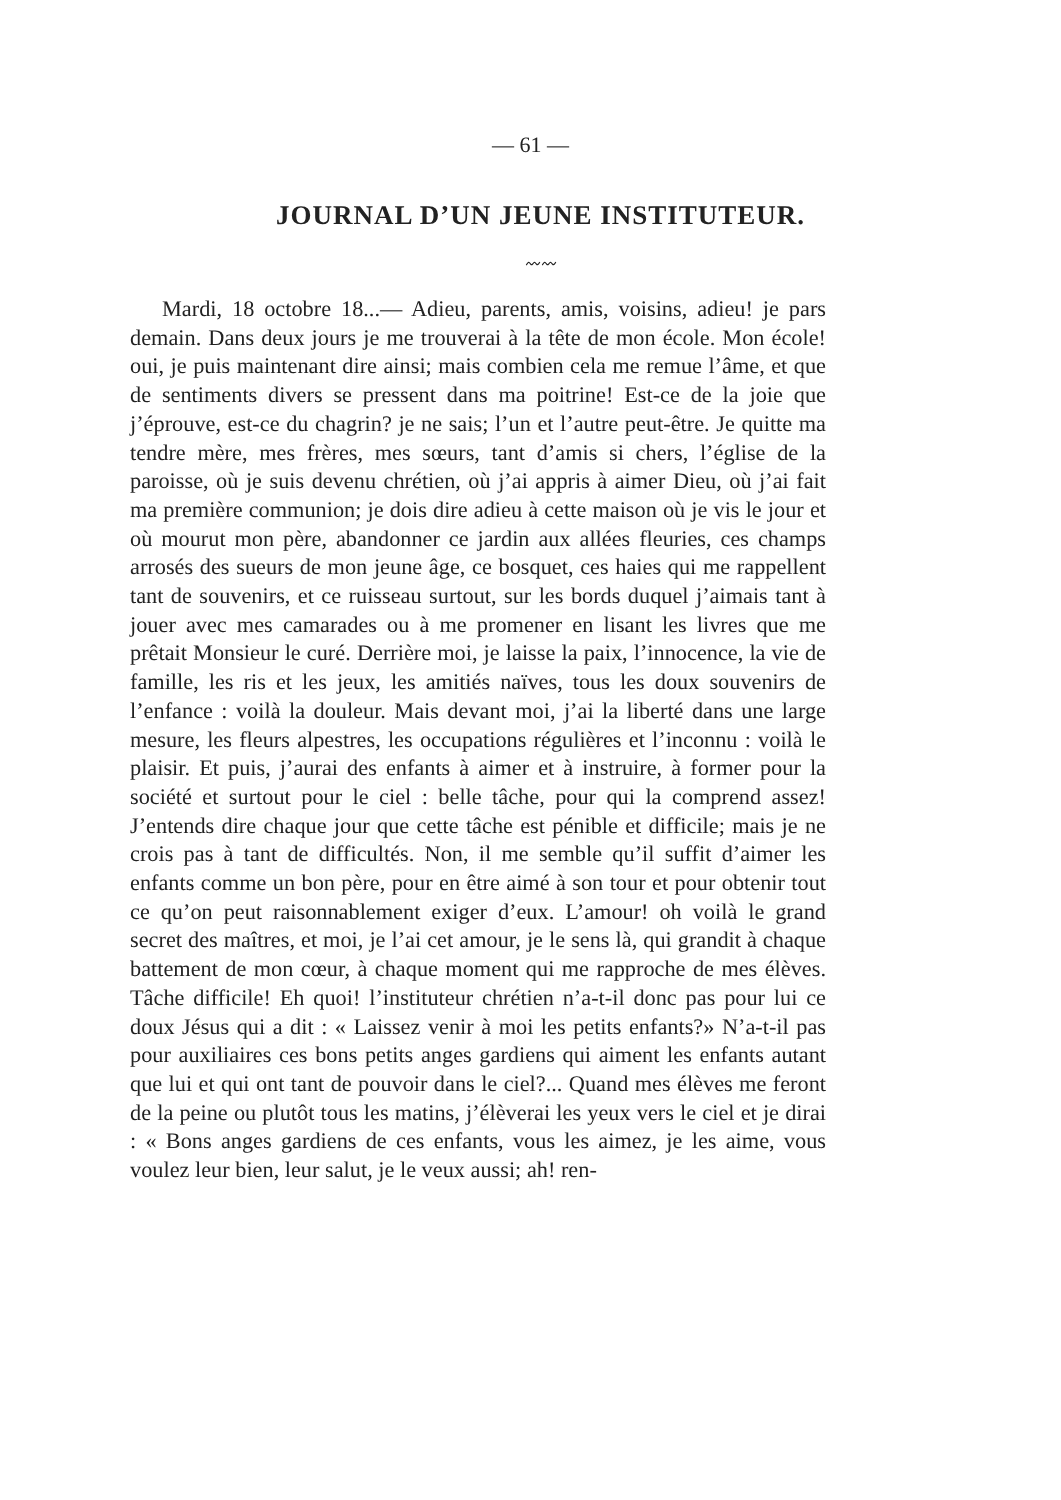— 61 —
JOURNAL D’UN JEUNE INSTITUTEUR.
〰〰
Mardi, 18 octobre 18...— Adieu, parents, amis, voisins, adieu! je pars demain. Dans deux jours je me trouverai à la tête de mon école. Mon école! oui, je puis maintenant dire ainsi; mais combien cela me remue l’âme, et que de sentiments divers se pressent dans ma poitrine! Est-ce de la joie que j’éprouve, est-ce du chagrin? je ne sais; l’un et l’autre peut-être. Je quitte ma tendre mère, mes frères, mes sœurs, tant d’amis si chers, l’église de la paroisse, où je suis devenu chrétien, où j’ai appris à aimer Dieu, où j’ai fait ma première communion; je dois dire adieu à cette maison où je vis le jour et où mourut mon père, abandonner ce jardin aux allées fleuries, ces champs arrosés des sueurs de mon jeune âge, ce bosquet, ces haies qui me rappellent tant de souvenirs, et ce ruisseau surtout, sur les bords duquel j’aimais tant à jouer avec mes camarades ou à me promener en lisant les livres que me prêtait Monsieur le curé. Derrière moi, je laisse la paix, l’innocence, la vie de famille, les ris et les jeux, les amitiés naïves, tous les doux souvenirs de l’enfance : voilà la douleur. Mais devant moi, j’ai la liberté dans une large mesure, les fleurs alpestres, les occupations régulières et l’inconnu : voilà le plaisir. Et puis, j’aurai des enfants à aimer et à instruire, à former pour la société et surtout pour le ciel : belle tâche, pour qui la comprend assez! J’entends dire chaque jour que cette tâche est pénible et difficile; mais je ne crois pas à tant de difficultés. Non, il me semble qu’il suffit d’aimer les enfants comme un bon père, pour en être aimé à son tour et pour obtenir tout ce qu’on peut raisonnablement exiger d’eux. L’amour! oh voilà le grand secret des maîtres, et moi, je l’ai cet amour, je le sens là, qui grandit à chaque battement de mon cœur, à chaque moment qui me rapproche de mes élèves. Tâche difficile! Eh quoi! l’instituteur chrétien n’a-t-il donc pas pour lui ce doux Jésus qui a dit : « Laissez venir à moi les petits enfants?» N’a-t-il pas pour auxiliaires ces bons petits anges gardiens qui aiment les enfants autant que lui et qui ont tant de pouvoir dans le ciel?... Quand mes élèves me feront de la peine ou plutôt tous les matins, j’élèverai les yeux vers le ciel et je dirai : « Bons anges gardiens de ces enfants, vous les aimez, je les aime, vous voulez leur bien, leur salut, je le veux aussi; ah! ren-